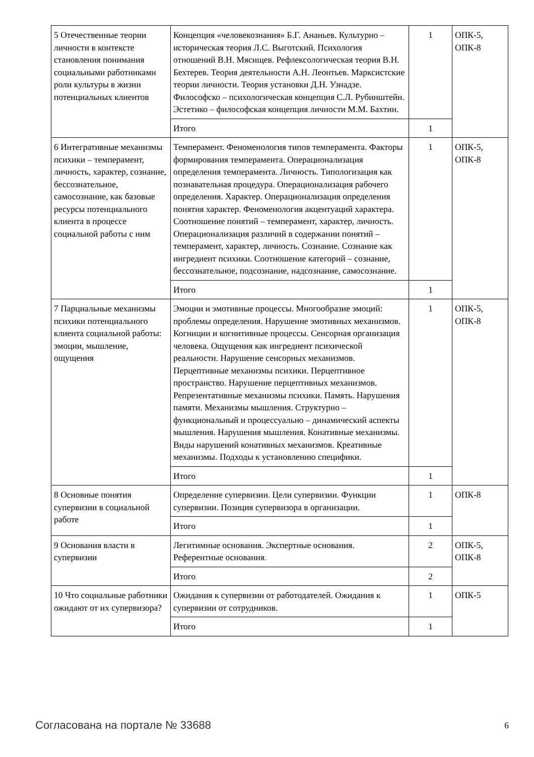| 5 Отечественные теории личности в контексте становления понимания социальными работниками роли культуры в жизни потенциальных клиентов | Концепция «человекознания» Б.Г. Ананьев. Культурно – историческая теория Л.С. Выготский. Психология отношений В.Н. Мясищев. Рефлексологическая теория В.Н. Бехтерев. Теория деятельности А.Н. Леонтьев. Марксистские теории личности. Теория установки Д.Н. Узнадзе. Философско – психологическая концепция С.Л. Рубинштейн. Эстетико – философская концепция личности М.М. Бахтин. | 1 | ОПК-5, ОПК-8 |
| | Итого | 1 | |
| 6 Интегративные механизмы психики – темперамент, личность, характер, сознание, бессознательное, самосознание, как базовые ресурсы потенциального клиента в процессе социальной работы с ним | Темперамент. Феноменология типов темперамента. Факторы формирования темперамента. Операционализация определения темперамента. Личность. Типологизация как познавательная процедура. Операционализация рабочего определения. Характер. Операционализация определения понятия характер. Феноменология акцентуаций характера. Соотношение понятий – темперамент, характер, личность. Операционализация различий в содержании понятий – темперамент, характер, личность. Сознание. Сознание как ингредиент психики. Соотношение категорий – сознание, бессознательное, подсознание, надсознание, самосознание. | 1 | ОПК-5, ОПК-8 |
| | Итого | 1 | |
| 7 Парциальные механизмы психики потенциального клиента социальной работы: эмоции, мышление, ощущения | Эмоции и эмотивные процессы. Многообразие эмоций: проблемы определения. Нарушение эмотивных механизмов. Когниции и когнитивные процессы. Сенсорная организация человека. Ощущения как ингредиент психической реальности. Нарушение сенсорных механизмов. Перцептивные механизмы психики. Перцептивное пространство. Нарушение перцептивных механизмов. Репрезентативные механизмы психики. Память. Нарушения памяти. Механизмы мышления. Структурно – функциональный и процессуально – динамический аспекты мышления. Нарушения мышления. Конативные механизмы. Виды нарушений конативных механизмов. Креативные механизмы. Подходы к установлению специфики. | 1 | ОПК-5, ОПК-8 |
| | Итого | 1 | |
| 8 Основные понятия супервизии в социальной работе | Определение супервизии. Цели супервизии. Функции супервизии. Позиция супервизора в организации. | 1 | ОПК-8 |
| | Итого | 1 | |
| 9 Основания власти в супервизии | Легитимные основания. Экспертные основания. Референтные основания. | 2 | ОПК-5, ОПК-8 |
| | Итого | 2 | |
| 10 Что социальные работники ожидают от их супервизора? | Ожидания к супервизии от работодателей. Ожидания к супервизии от сотрудников. | 1 | ОПК-5 |
| | Итого | 1 | |
Согласована на портале № 33688 6